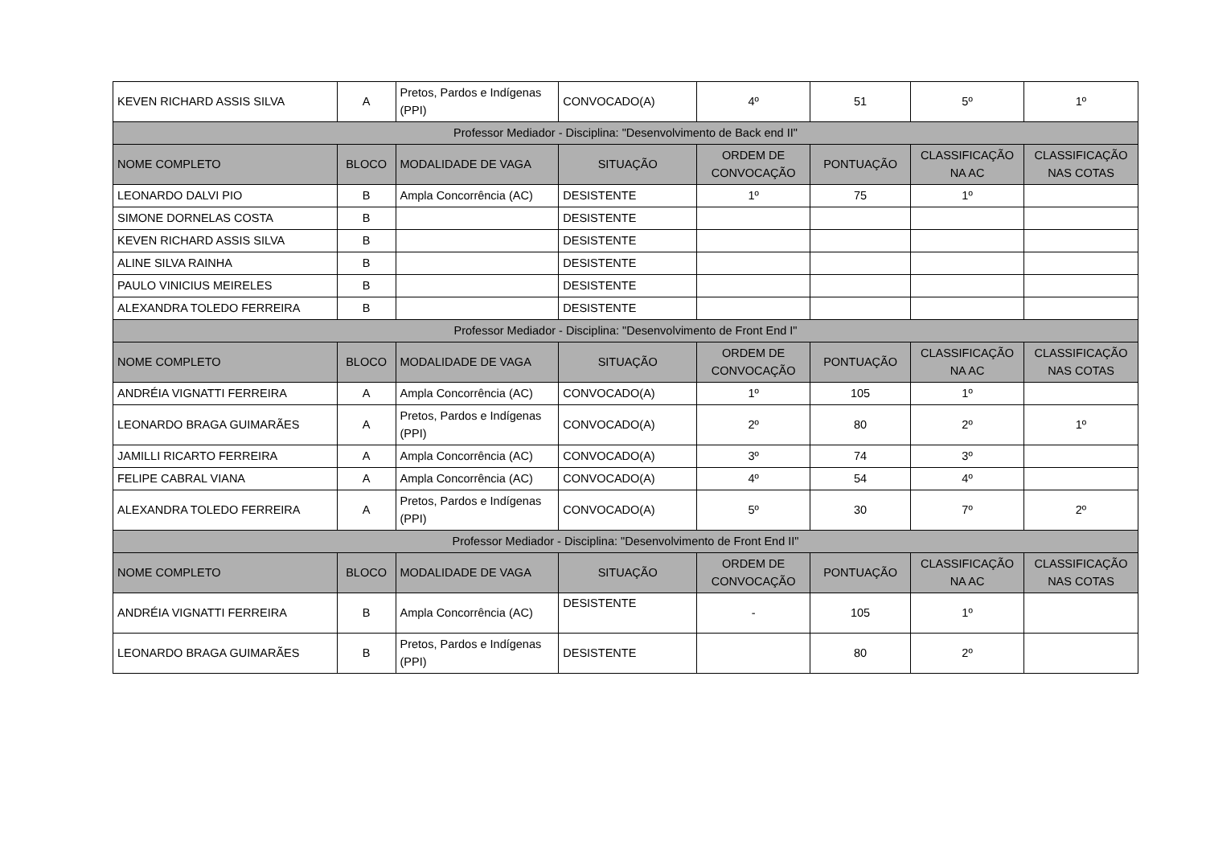| KEVEN RICHARD ASSIS SILVA | A | Pretos, Pardos e Indígenas (PPI) | CONVOCADO(A) | 4º | 51 | 5º | 1º |
| Professor Mediador - Disciplina: "Desenvolvimento de Back end II" | | | | | | | |
| NOME COMPLETO | BLOCO | MODALIDADE DE VAGA | SITUAÇÃO | ORDEM DE CONVOCAÇÃO | PONTUAÇÃO | CLASSIFICAÇÃO NA AC | CLASSIFICAÇÃO NAS COTAS |
| LEONARDO DALVI PIO | B | Ampla Concorrência (AC) | DESISTENTE | 1º | 75 | 1º | |
| SIMONE DORNELAS COSTA | B | | DESISTENTE | | | | |
| KEVEN RICHARD ASSIS SILVA | B | | DESISTENTE | | | | |
| ALINE SILVA RAINHA | B | | DESISTENTE | | | | |
| PAULO VINICIUS MEIRELES | B | | DESISTENTE | | | | |
| ALEXANDRA TOLEDO FERREIRA | B | | DESISTENTE | | | | |
| Professor Mediador - Disciplina: "Desenvolvimento de Front End I" | | | | | | | |
| NOME COMPLETO | BLOCO | MODALIDADE DE VAGA | SITUAÇÃO | ORDEM DE CONVOCAÇÃO | PONTUAÇÃO | CLASSIFICAÇÃO NA AC | CLASSIFICAÇÃO NAS COTAS |
| ANDRÉIA VIGNATTI FERREIRA | A | Ampla Concorrência (AC) | CONVOCADO(A) | 1º | 105 | 1º | |
| LEONARDO BRAGA GUIMARÃES | A | Pretos, Pardos e Indígenas (PPI) | CONVOCADO(A) | 2º | 80 | 2º | 1º |
| JAMILLI RICARTO FERREIRA | A | Ampla Concorrência (AC) | CONVOCADO(A) | 3º | 74 | 3º | |
| FELIPE CABRAL VIANA | A | Ampla Concorrência (AC) | CONVOCADO(A) | 4º | 54 | 4º | |
| ALEXANDRA TOLEDO FERREIRA | A | Pretos, Pardos e Indígenas (PPI) | CONVOCADO(A) | 5º | 30 | 7º | 2º |
| Professor Mediador - Disciplina: "Desenvolvimento de Front End II" | | | | | | | |
| NOME COMPLETO | BLOCO | MODALIDADE DE VAGA | SITUAÇÃO | ORDEM DE CONVOCAÇÃO | PONTUAÇÃO | CLASSIFICAÇÃO NA AC | CLASSIFICAÇÃO NAS COTAS |
| ANDRÉIA VIGNATTI FERREIRA | B | Ampla Concorrência (AC) | DESISTENTE | - | 105 | 1º | |
| LEONARDO BRAGA GUIMARÃES | B | Pretos, Pardos e Indígenas (PPI) | DESISTENTE | | 80 | 2º | |